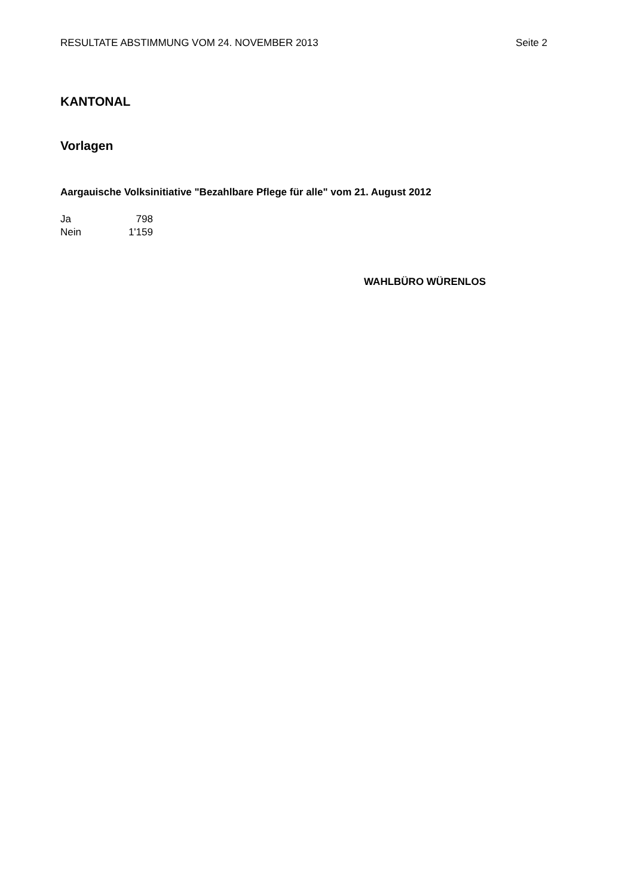RESULTATE ABSTIMMUNG VOM 24. NOVEMBER 2013 Seite 2
KANTONAL
Vorlagen
Aargauische Volksinitiative "Bezahlbare Pflege für alle" vom 21. August 2012
| Ja | 798 |
| Nein | 1'159 |
WAHLBÜRO WÜRENLOS